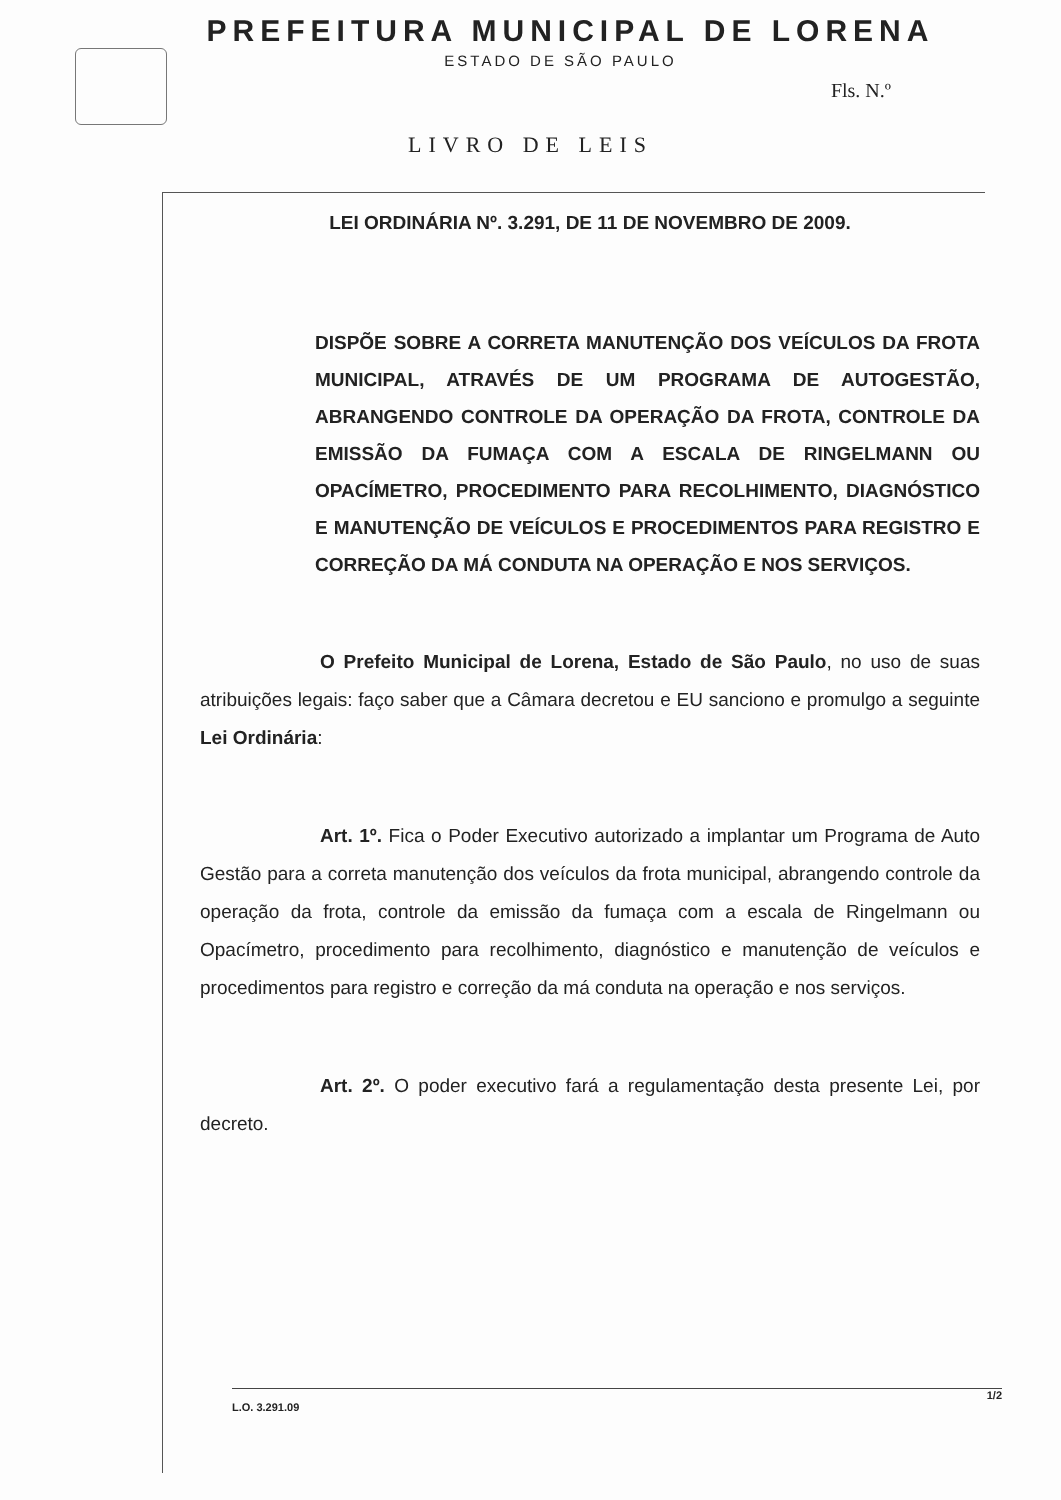PREFEITURA MUNICIPAL DE LORENA
ESTADO DE SÃO PAULO
Fls. N.º
LIVRO DE LEIS
LEI ORDINÁRIA Nº. 3.291, DE 11 DE NOVEMBRO DE 2009.
DISPÕE SOBRE A CORRETA MANUTENÇÃO DOS VEÍCULOS DA FROTA MUNICIPAL, ATRAVÉS DE UM PROGRAMA DE AUTOGESTÃO, ABRANGENDO CONTROLE DA OPERAÇÃO DA FROTA, CONTROLE DA EMISSÃO DA FUMAÇA COM A ESCALA DE RINGELMANN OU OPACÍMETRO, PROCEDIMENTO PARA RECOLHIMENTO, DIAGNÓSTICO E MANUTENÇÃO DE VEÍCULOS E PROCEDIMENTOS PARA REGISTRO E CORREÇÃO DA MÁ CONDUTA NA OPERAÇÃO E NOS SERVIÇOS.
O Prefeito Municipal de Lorena, Estado de São Paulo, no uso de suas atribuições legais: faço saber que a Câmara decretou e EU sanciono e promulgo a seguinte Lei Ordinária:
Art. 1º. Fica o Poder Executivo autorizado a implantar um Programa de Auto Gestão para a correta manutenção dos veículos da frota municipal, abrangendo controle da operação da frota, controle da emissão da fumaça com a escala de Ringelmann ou Opacímetro, procedimento para recolhimento, diagnóstico e manutenção de veículos e procedimentos para registro e correção da má conduta na operação e nos serviços.
Art. 2º. O poder executivo fará a regulamentação desta presente Lei, por decreto.
1/2
L.O. 3.291.09